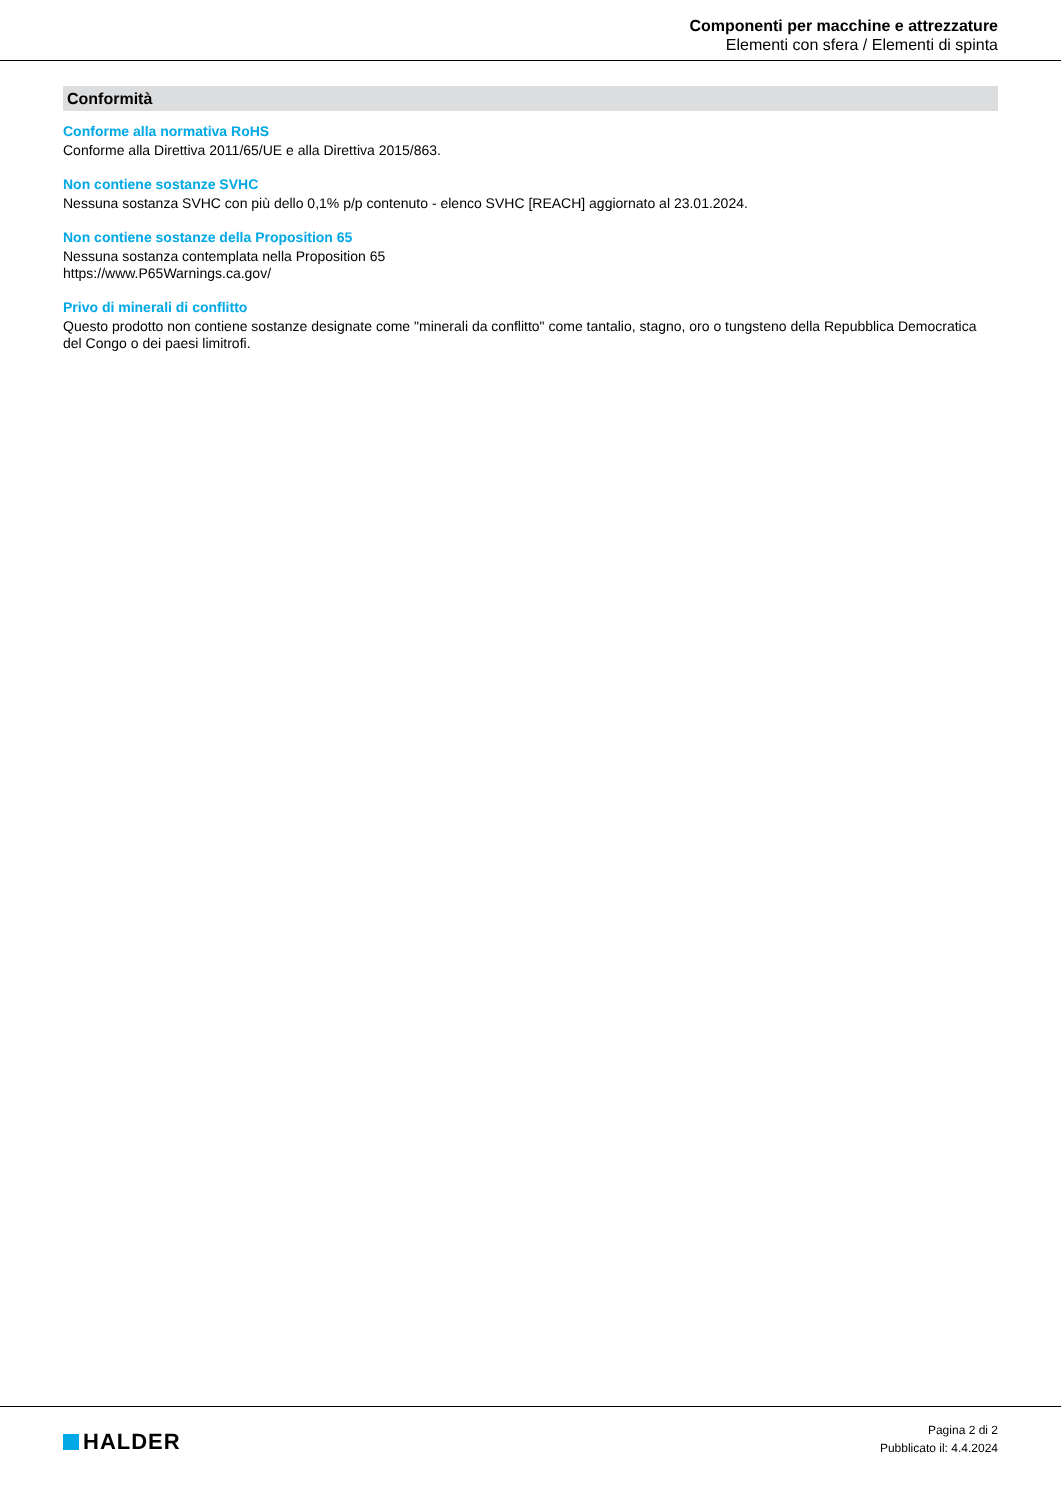Componenti per macchine e attrezzature
Elementi con sfera / Elementi di spinta
Conformità
Conforme alla normativa RoHS
Conforme alla Direttiva 2011/65/UE e alla Direttiva 2015/863.
Non contiene sostanze SVHC
Nessuna sostanza SVHC con più dello 0,1% p/p contenuto - elenco SVHC [REACH] aggiornato al 23.01.2024.
Non contiene sostanze della Proposition 65
Nessuna sostanza contemplata nella Proposition 65
https://www.P65Warnings.ca.gov/
Privo di minerali di conflitto
Questo prodotto non contiene sostanze designate come "minerali da conflitto" come tantalio, stagno, oro o tungsteno della Repubblica Democratica del Congo o dei paesi limitrofi.
HALDER
Pagina 2 di 2
Pubblicato il: 4.4.2024